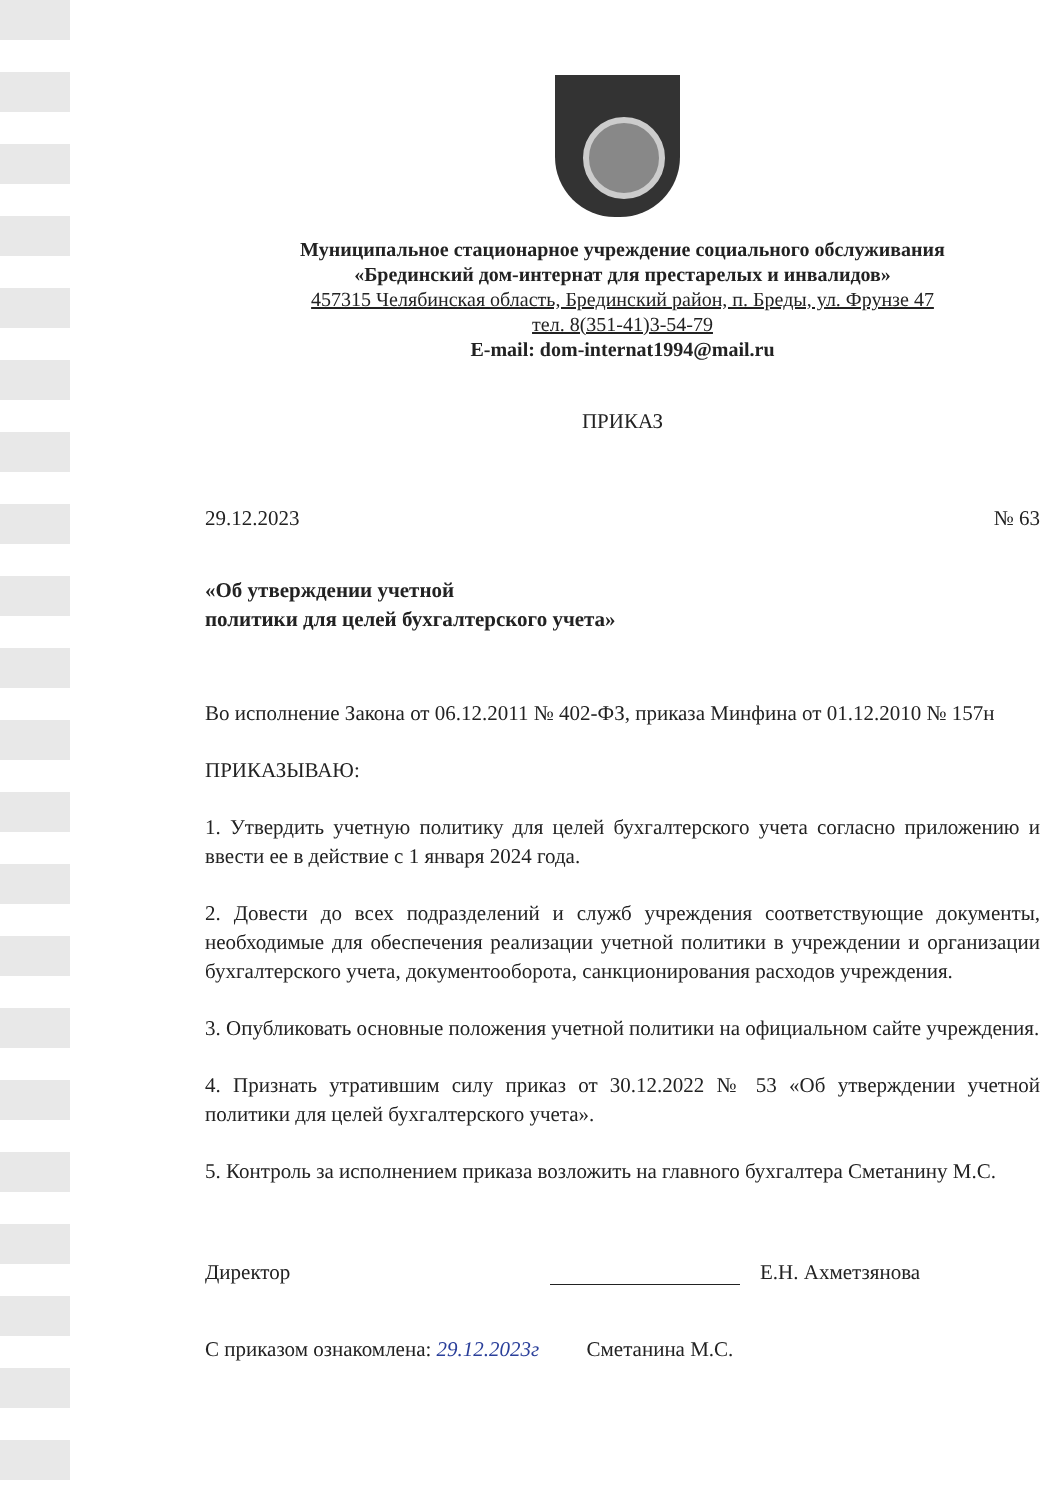Муниципальное стационарное учреждение социального обслуживания
«Брединский дом-интернат для престарелых и инвалидов»
457315 Челябинская область, Брединский район, п. Бреды, ул. Фрунзе 47
тел. 8(351-41)3-54-79
E-mail: dom-internat1994@mail.ru
ПРИКАЗ
29.12.2023 № 63
«Об утверждении учетной
политики для целей бухгалтерского учета»
Во исполнение Закона от 06.12.2011 № 402-ФЗ, приказа Минфина от 01.12.2010 № 157н
ПРИКАЗЫВАЮ:
1. Утвердить учетную политику для целей бухгалтерского учета согласно приложению и ввести ее в действие с 1 января 2024 года.
2. Довести до всех подразделений и служб учреждения соответствующие документы, необходимые для обеспечения реализации учетной политики в учреждении и организации бухгалтерского учета, документооборота, санкционирования расходов учреждения.
3. Опубликовать основные положения учетной политики на официальном сайте учреждения.
4. Признать утратившим силу приказ от 30.12.2022 № 53 «Об утверждении учетной политики для целей бухгалтерского учета».
5. Контроль за исполнением приказа возложить на главного бухгалтера Сметанину М.С.
Директор Е.Н. Ахметзянова
С приказом ознакомлена: 29.12.2023г Сметанина М.С.